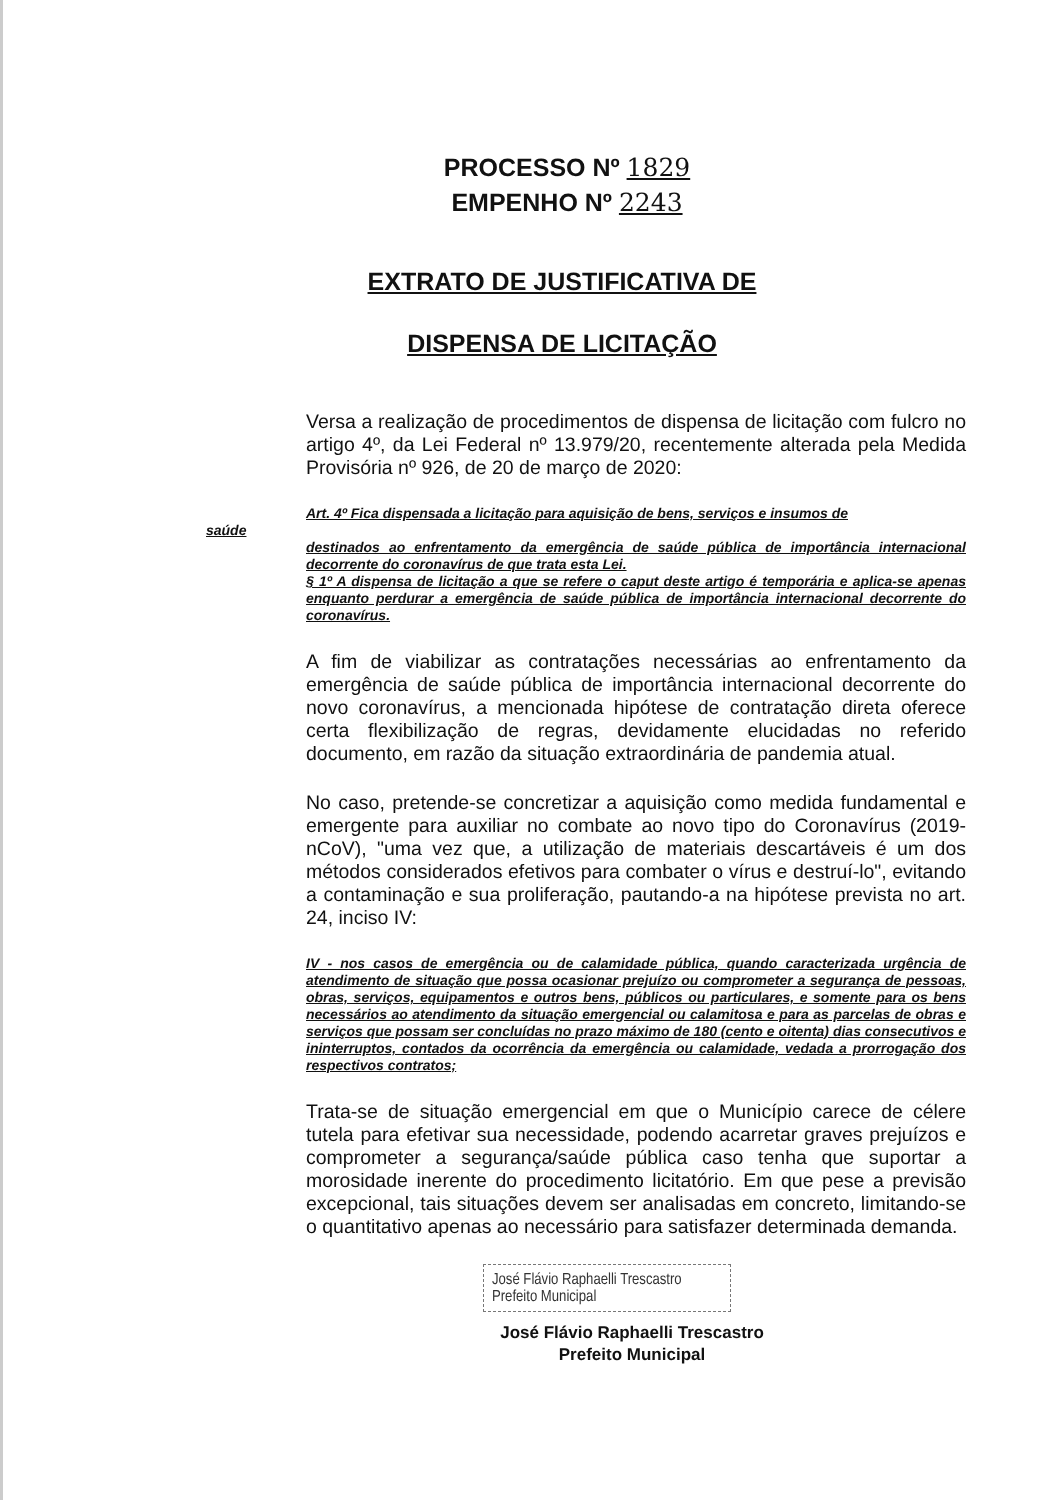PROCESSO Nº 1829
EMPENHO Nº 2243
EXTRATO DE JUSTIFICATIVA DE
DISPENSA DE LICITAÇÃO
Versa a realização de procedimentos de dispensa de licitação com fulcro no artigo 4º, da Lei Federal nº 13.979/20, recentemente alterada pela Medida Provisória nº 926, de 20 de março de 2020:
Art. 4º Fica dispensada a licitação para aquisição de bens, serviços e insumos de
saúde
destinados ao enfrentamento da emergência de saúde pública de importância internacional decorrente do coronavírus de que trata esta Lei.
§ 1º A dispensa de licitação a que se refere o caput deste artigo é temporária e aplica-se apenas enquanto perdurar a emergência de saúde pública de importância internacional decorrente do coronavírus.
A fim de viabilizar as contratações necessárias ao enfrentamento da emergência de saúde pública de importância internacional decorrente do novo coronavírus, a mencionada hipótese de contratação direta oferece certa flexibilização de regras, devidamente elucidadas no referido documento, em razão da situação extraordinária de pandemia atual.
No caso, pretende-se concretizar a aquisição como medida fundamental e emergente para auxiliar no combate ao novo tipo do Coronavírus (2019-nCoV), "uma vez que, a utilização de materiais descartáveis é um dos métodos considerados efetivos para combater o vírus e destruí-lo", evitando a contaminação e sua proliferação, pautando-a na hipótese prevista no art. 24, inciso IV:
IV - nos casos de emergência ou de calamidade pública, quando caracterizada urgência de atendimento de situação que possa ocasionar prejuízo ou comprometer a segurança de pessoas, obras, serviços, equipamentos e outros bens, públicos ou particulares, e somente para os bens necessários ao atendimento da situação emergencial ou calamitosa e para as parcelas de obras e serviços que possam ser concluídas no prazo máximo de 180 (cento e oitenta) dias consecutivos e ininterruptos, contados da ocorrência da emergência ou calamidade, vedada a prorrogação dos respectivos contratos;
Trata-se de situação emergencial em que o Município carece de célere tutela para efetivar sua necessidade, podendo acarretar graves prejuízos e comprometer a segurança/saúde pública caso tenha que suportar a morosidade inerente do procedimento licitatório. Em que pese a previsão excepcional, tais situações devem ser analisadas em concreto, limitando-se o quantitativo apenas ao necessário para satisfazer determinada demanda.
José Flávio Raphaelli Trescastro
Prefeito Municipal
José Flávio Raphaelli Trescastro
Prefeito Municipal